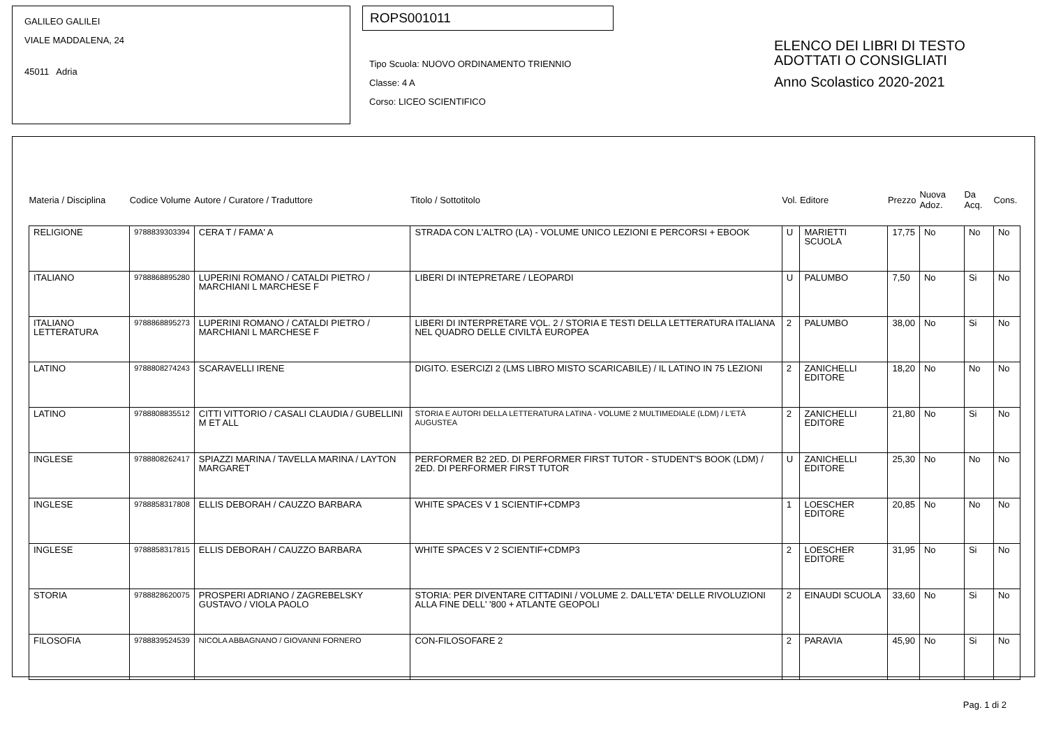GALILEO GALILEI
VIALE MADDALENA, 24
45011 Adria
ROPS001011
Tipo Scuola: NUOVO ORDINAMENTO TRIENNIO
Classe: 4 A
Corso: LICEO SCIENTIFICO
ELENCO DEI LIBRI DI TESTO
ADOTTATI O CONSIGLIATI
Anno Scolastico 2020-2021
| Materia / Disciplina | Codice Volume | Autore / Curatore / Traduttore | Titolo / Sottotitolo | Vol. | Editore | Prezzo | Nuova Adoz. | Da Acq. | Cons. |
| --- | --- | --- | --- | --- | --- | --- | --- | --- | --- |
| RELIGIONE | 9788839303394 | CERA T / FAMA' A | STRADA CON L'ALTRO (LA) - VOLUME UNICO LEZIONI E PERCORSI + EBOOK | U | MARIETTI SCUOLA | 17,75 | No | No | No |
| ITALIANO | 9788868895280 | LUPERINI ROMANO / CATALDI PIETRO / MARCHIANI L MARCHESE F | LIBERI DI INTEPRETARE / LEOPARDI | U | PALUMBO | 7,50 | No | Si | No |
| ITALIANO LETTERATURA | 9788868895273 | LUPERINI ROMANO / CATALDI PIETRO / MARCHIANI L MARCHESE F | LIBERI DI INTERPRETARE VOL. 2 / STORIA E TESTI DELLA LETTERATURA ITALIANA NEL QUADRO DELLE CIVILTÀ EUROPEA | 2 | PALUMBO | 38,00 | No | Si | No |
| LATINO | 9788808274243 | SCARAVELLI IRENE | DIGITO. ESERCIZI 2 (LMS LIBRO MISTO SCARICABILE) / IL LATINO IN 75 LEZIONI | 2 | ZANICHELLI EDITORE | 18,20 | No | No | No |
| LATINO | 9788808835512 | CITTI VITTORIO / CASALI CLAUDIA / GUBELLINI M ET ALL | STORIA E AUTORI DELLA LETTERATURA LATINA - VOLUME 2 MULTIMEDIALE (LDM) / L'ETÀ AUGUSTEA | 2 | ZANICHELLI EDITORE | 21,80 | No | Si | No |
| INGLESE | 9788808262417 | SPIAZZI MARINA / TAVELLA MARINA / LAYTON MARGARET | PERFORMER B2 2ED. DI PERFORMER FIRST TUTOR - STUDENT'S BOOK (LDM) / 2ED. DI PERFORMER FIRST TUTOR | U | ZANICHELLI EDITORE | 25,30 | No | No | No |
| INGLESE | 9788858317808 | ELLIS DEBORAH / CAUZZO BARBARA | WHITE SPACES V 1 SCIENTIF+CDMP3 | 1 | LOESCHER EDITORE | 20,85 | No | No | No |
| INGLESE | 9788858317815 | ELLIS DEBORAH / CAUZZO BARBARA | WHITE SPACES V 2 SCIENTIF+CDMP3 | 2 | LOESCHER EDITORE | 31,95 | No | Si | No |
| STORIA | 9788828620075 | PROSPERI ADRIANO / ZAGREBELSKY GUSTAVO / VIOLA PAOLO | STORIA: PER DIVENTARE CITTADINI / VOLUME 2. DALL'ETA' DELLE RIVOLUZIONI ALLA FINE DELL' '800 + ATLANTE GEOPOLI | 2 | EINAUDI SCUOLA | 33,60 | No | Si | No |
| FILOSOFIA | 9788839524539 | NICOLA ABBAGNANO / GIOVANNI FORNERO | CON-FILOSOFARE 2 | 2 | PARAVIA | 45,90 | No | Si | No |
Pag. 1 di 2